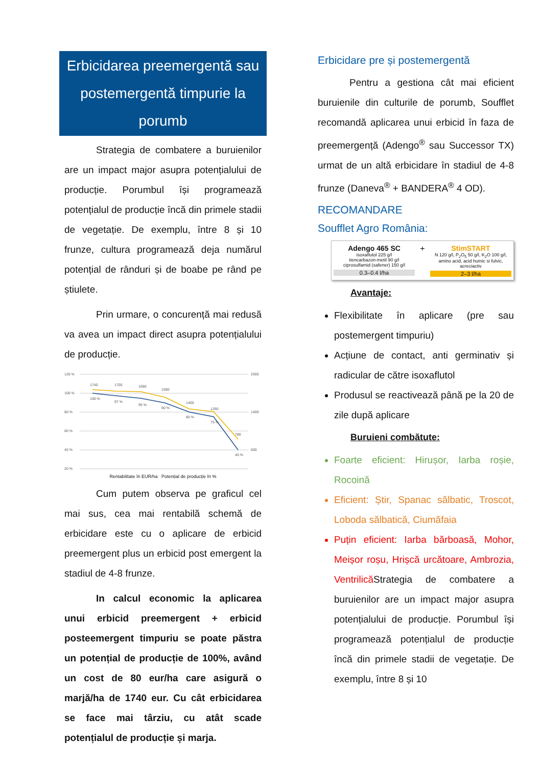Erbicidarea preemergentă sau postemergentă timpurie la porumb
Strategia de combatere a buruienilor are un impact major asupra potențialului de producție. Porumbul își programează potențialul de producție încă din primele stadii de vegetație. De exemplu, între 8 și 10 frunze, cultura programează deja numărul potențial de rânduri și de boabe pe rând pe știulete.
Prin urmare, o concurență mai redusă va avea un impact direct asupra potențialului de producție.
120 %
100 %
80 %
60 %
40 %
20 %
2000
1400
600
1740
1705
1690
1590
1400
1290
780
100 %
97 %
95 %
90 %
80 %
75 %
40 %
Rentabilitate în EUR/ha Potențial de producție în %
Cum putem observa pe graficul cel mai sus, cea mai rentabilă schemă de erbicidare este cu o aplicare de erbicid preemergent plus un erbicid post emergent la stadiul de 4-8 frunze.
In calcul economic la aplicarea unui erbicid preemergent + erbicid posteemergent timpuriu se poate păstra un potențial de producție de 100%, având un cost de 80 eur/ha care asigură o marjă/ha de 1740 eur. Cu cât erbicidarea se face mai târziu, cu atât scade potențialul de producție și marja.
Erbicidare pre și postemergentă
Pentru a gestiona cât mai eficient buruienile din culturile de porumb, Soufflet recomandă aplicarea unui erbicid în faza de preemergență (Adengo<sup>®</sup> sau Successor TX) urmat de un altă erbicidare în stadiul de 4-8 frunze (Daneva<sup>®</sup> + BANDERA<sup>®</sup> 4 OD).
RECOMANDARE
Soufflet Agro România:
Adengo 465 SC
isoxaflutol 225 g/l
tiencarbazon-metil 90 g/l
ciprosulfamid (safener) 150 g/l
0.3–0.4 l/ha
+ StimSTART
N 120 g/l, P<sub>2</sub>O<sub>5</sub> 50 g/l, K<sub>2</sub>O 100 g/l, amino acid, acid humic si fulvic, acreciactiv
2–3 l/ha
Avantaje:
Flexibilitate în aplicare (pre sau postemergent timpuriu)
Acțiune de contact, anti germinativ și radicular de către isoxaflutol
Produsul se reactivează până pe la 20 de zile după aplicare
Buruieni combătute:
Foarte eficient: Hirușor, Iarba roșie, Rocoină
Eficient: Știr, Spanac sălbatic, Troscot, Loboda sălbatică, Ciumăfaia
Puțin eficient: Iarba bărboasă, Mohor, Meișor roșu, Hrișcă urcătoare, Ambrozia, VentrilicăStrategia de combatere a buruienilor are un impact major asupra potențialului de producție. Porumbul își programează potențialul de producție încă din primele stadii de vegetație. De exemplu, între 8 și 10